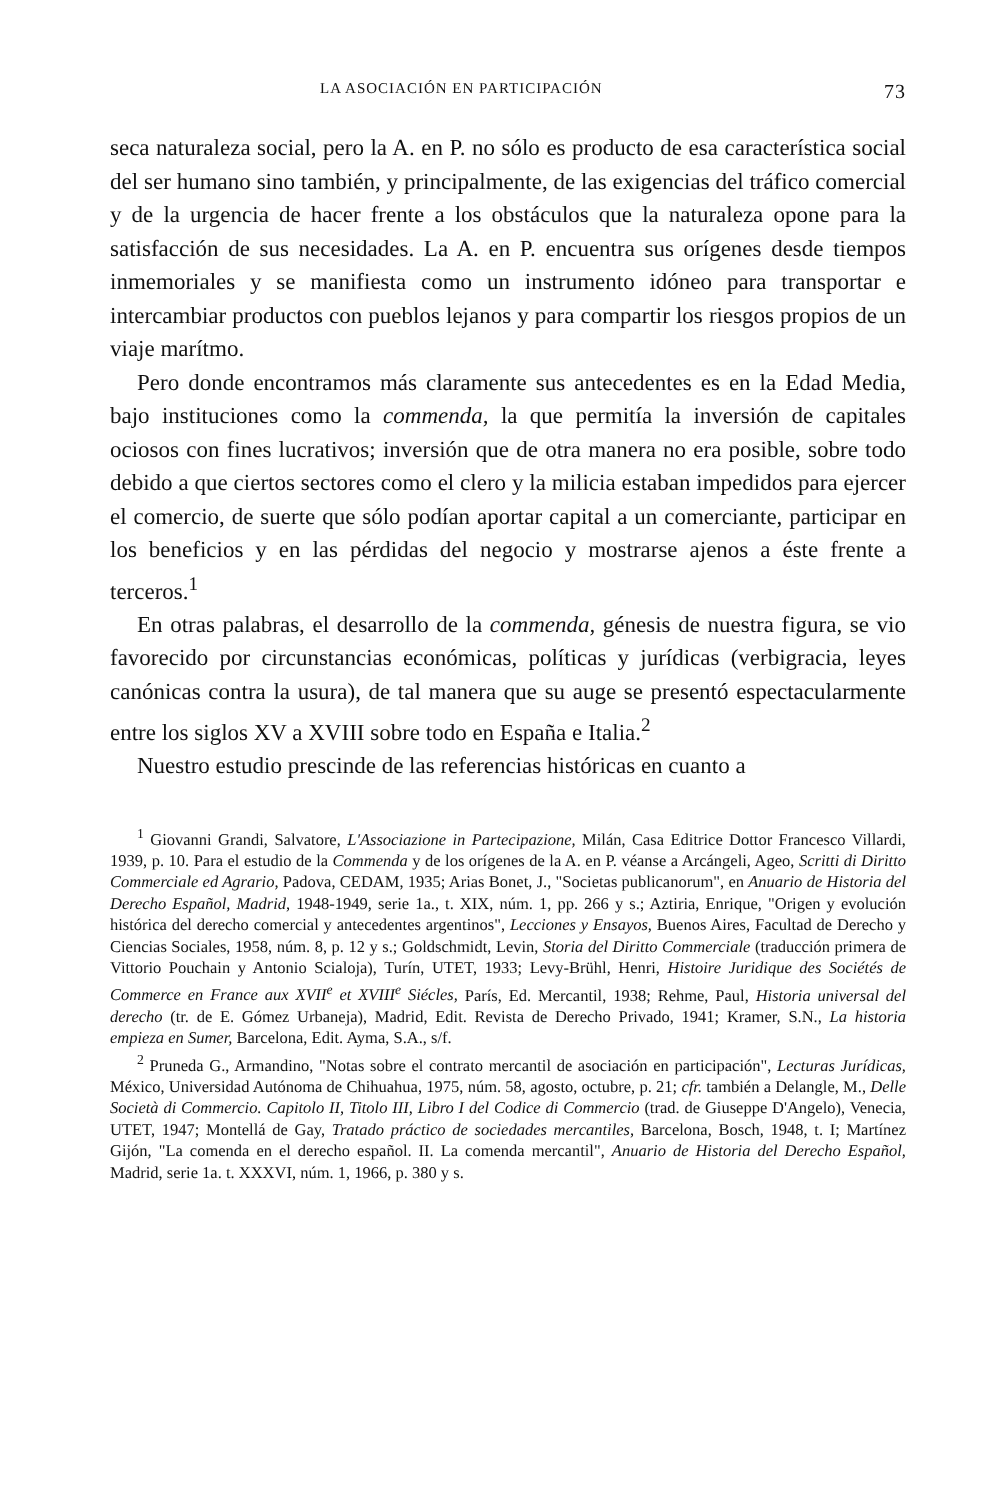LA ASOCIACIÓN EN PARTICIPACIÓN 73
seca naturaleza social, pero la A. en P. no sólo es producto de esa característica social del ser humano sino también, y principalmente, de las exigencias del tráfico comercial y de la urgencia de hacer frente a los obstáculos que la naturaleza opone para la satisfacción de sus necesidades. La A. en P. encuentra sus orígenes desde tiempos inmemoriales y se manifiesta como un instrumento idóneo para transportar e intercambiar productos con pueblos lejanos y para compartir los riesgos propios de un viaje marítmo.
Pero donde encontramos más claramente sus antecedentes es en la Edad Media, bajo instituciones como la commenda, la que permitía la inversión de capitales ociosos con fines lucrativos; inversión que de otra manera no era posible, sobre todo debido a que ciertos sectores como el clero y la milicia estaban impedidos para ejercer el comercio, de suerte que sólo podían aportar capital a un comerciante, participar en los beneficios y en las pérdidas del negocio y mostrarse ajenos a éste frente a terceros.<sup>1</sup>
En otras palabras, el desarrollo de la commenda, génesis de nuestra figura, se vio favorecido por circunstancias económicas, políticas y jurídicas (verbigracia, leyes canónicas contra la usura), de tal manera que su auge se presentó espectacularmente entre los siglos XV a XVIII sobre todo en España e Italia.<sup>2</sup>
Nuestro estudio prescinde de las referencias históricas en cuanto a
<sup>1</sup> Giovanni Grandi, Salvatore, L'Associazione in Partecipazione, Milán, Casa Editrice Dottor Francesco Villardi, 1939, p. 10. Para el estudio de la Commenda y de los orígenes de la A. en P. véanse a Arcángeli, Ageo, Scritti di Diritto Commerciale ed Agrario, Padova, CEDAM, 1935; Arias Bonet, J., "Societas publicanorum", en Anuario de Historia del Derecho Español, Madrid, 1948-1949, serie 1a., t. XIX, núm. 1, pp. 266 y s.; Aztiria, Enrique, "Origen y evolución histórica del derecho comercial y antecedentes argentinos", Lecciones y Ensayos, Buenos Aires, Facultad de Derecho y Ciencias Sociales, 1958, núm. 8, p. 12 y s.; Goldschmidt, Levin, Storia del Diritto Commerciale (traducción primera de Vittorio Pouchain y Antonio Scialoja), Turín, UTET, 1933; Levy-Brühl, Henri, Histoire Juridique des Sociétés de Commerce en France aux XVII<sup>e</sup> et XVIII<sup>e</sup> Siécles, París, Ed. Mercantil, 1938; Rehme, Paul, Historia universal del derecho (tr. de E. Gómez Urbaneja), Madrid, Edit. Revista de Derecho Privado, 1941; Kramer, S.N., La historia empieza en Sumer, Barcelona, Edit. Ayma, S.A., s/f.
<sup>2</sup> Pruneda G., Armandino, "Notas sobre el contrato mercantil de asociación en participación", Lecturas Jurídicas, México, Universidad Autónoma de Chihuahua, 1975, núm. 58, agosto, octubre, p. 21; cfr. también a Delangle, M., Delle Società di Commercio. Capitolo II, Titolo III, Libro I del Codice di Commercio (trad. de Giuseppe D'Angelo), Venecia, UTET, 1947; Montellá de Gay, Tratado práctico de sociedades mercantiles, Barcelona, Bosch, 1948, t. I; Martínez Gijón, "La comenda en el derecho español. II. La comenda mercantil", Anuario de Historia del Derecho Español, Madrid, serie 1a. t. XXXVI, núm. 1, 1966, p. 380 y s.